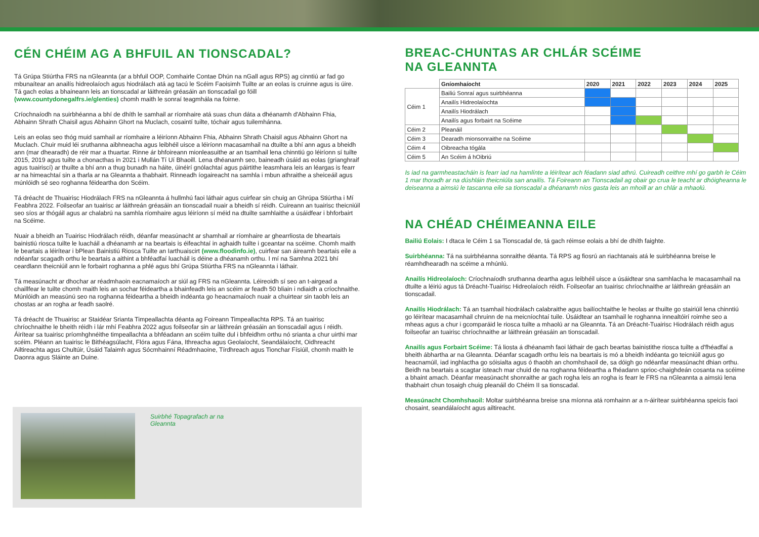CÉN CHÉIM AG A BHFUIL AN TIONSCADAL?
Tá Grúpa Stiúrtha FRS na nGleannta (ar a bhfuil OOP, Comhairle Contae Dhún na nGall agus RPS) ag cinntiú ar fad go mbunaítear an anailís hidreolaíoch agus hiodrálach atá ag tacú le Scéim Faoisimh Tuilte ar an eolas is cruinne agus is úire. Tá gach eolas a bhaineann leis an tionscadal ar láithreán gréasáin an tionscadail go fóill (www.countydonegalfrs.ie/glenties) chomh maith le sonraí teagmhála na foirne.
Críochnaíodh na suirbhéanna a bhí de dhíth le samhail ar ríomhaire atá suas chun dáta a dhéanamh d'Abhainn Fhia, Abhainn Shrath Chaisil agus Abhainn Ghort na Muclach, cosaintí tuilte, tóchair agus tuilemhánna.
Leis an eolas seo thóg muid samhail ar ríomhaire a léiríonn Abhainn Fhia, Abhainn Shrath Chaisil agus Abhainn Ghort na Muclach. Chuir muid léi sruthanna aibhneacha agus leibhéil uisce a léiríonn macasamhail na dtuilte a bhí ann agus a bheidh ann (mar dhearadh) de réir mar a thuartar. Rinne ár bhfoireann mionleasuithe ar an tsamhail lena chinntiú go léiríonn sí tuilte 2015, 2019 agus tuilte a chonacthas in 2021 i Mullán Tí Uí Bhaoill. Lena dhéanamh seo, baineadh úsáid as eolas (grianghraif agus tuairiscí) ar thuilte a bhí ann a thug bunadh na háite, úinéirí gnólachtaí agus páirtithe leasmhara leis an léargas is fearr ar na himeachtaí sin a tharla ar na Gleannta a thabhairt. Rinneadh íogaireacht na samhla i mbun athraithe a sheiceáil agus múnlóidh sé seo roghanna féideartha don Scéim.
Tá dréacht de Thuairisc Hiodrálach FRS na nGleannta á hullmhú faoi láthair agus cuirfear sin chuig an Ghrúpa Stiúrtha i Mí Feabhra 2022. Foilseofar an tuairisc ar láithreán gréasáin an tionscadail nuair a bheidh sí réidh. Cuireann an tuairisc theicniúil seo síos ar thógáil agus ar chalabrú na samhla ríomhaire agus léiríonn sí méid na dtuilte samhlaithe a úsáidfear i bhforbairt na Scéime.
Nuair a bheidh an Tuairisc Hiodrálach réidh, déanfar measúnacht ar shamhail ar ríomhaire ar ghearrliosta de bheartais bainistiú riosca tuilte le luacháil a dhéanamh ar na beartais is éifeachtaí in aghaidh tuilte i gceantar na scéime. Chomh maith le beartais a léirítear i bPlean Bainistiú Riosca Tuilte an Iarthuaiscirt (www.floodinfo.ie), cuirfear san áireamh beartais eile a ndéanfar scagadh orthu le beartais a aithint a bhféadfaí luacháil is déine a dhéanamh orthu. I mí na Samhna 2021 bhí ceardlann theicniúil ann le forbairt roghanna a phlé agus bhí Grúpa Stiúrtha FRS na nGleannta i láthair.
Tá measúnacht ar dhochar ar réadmhaoin eacnamaíoch ar siúl ag FRS na nGleannta. Léireoidh sí seo an t-airgead a chaillfear le tuilte chomh maith leis an sochar féideartha a bhainfeadh leis an scéim ar feadh 50 bliain i ndiaidh a críochnaithe. Múnlóidh an measúnú seo na roghanna féideartha a bheidh indéanta go heacnamaíoch nuair a chuirtear sin taobh leis an chostas ar an rogha ar feadh saolré.
Tá dréacht de Thuairisc ar Staidéar Srianta Timpeallachta déanta ag Foireann Timpeallachta RPS. Tá an tuairisc chríochnaithe le bheith réidh i lár mhí Feabhra 2022 agus foilseofar sin ar láithreán gréasáin an tionscadail agus í réidh. Áirítear sa tuairisc príomhghnéithe timpeallachta a bhféadann an scéim tuilte dul i bhfeidhm orthu nó srianta a chur uirthi mar scéim. Pléann an tuairisc le Bithéagsúlacht, Flóra agus Fána, Ithreacha agus Geolaíocht, Seandálaíocht, Oidhreacht Ailtireachta agus Chultúir, Úsáid Talaimh agus Sócmhainní Réadmhaoine, Tírdhreach agus Tionchar Físiúil, chomh maith le Daonra agus Sláinte an Duine.
Suirbhé Topagrafach ar na
Gleannta
BREAC-CHUNTAS AR CHLÁR SCÉIME
NA GLEANNTA
| | Gníomhaíocht | 2020 | 2021 | 2022 | 2023 | 2024 | 2025 |
| --- | --- | --- | --- | --- | --- | --- | --- |
| Céim 1 | Bailiú Sonraí agus suirbhéanna | | | | | | |
| | Anailís Hidreolaíochta | | | | | | |
| | Anailís Hiodrálach | | | | | | |
| | Anailís agus forbairt na Scéime | | | | | | |
| Céim 2 | Pleanáil | | | | | | |
| Céim 3 | Dearadh mionsonraithe na Scéime | | | | | | |
| Céim 4 | Oibreacha tógála | | | | | | |
| Céim 5 | An Scéim á hOibriú | | | | | | |
Is iad na garmheastacháin is fearr iad na hamlínte a léirítear ach féadann siad athrú. Cuireadh ceithre mhí go garbh le Céim 1 mar thoradh ar na dúshláin theicniúla san anailís. Tá Foireann an Tionscadail ag obair go crua le teacht ar dhóigheanna le deiseanna a aimsiú le tascanna eile sa tionscadal a dhéanamh níos gasta leis an mhoill ar an chlár a mhaolú.
NA CHÉAD CHÉIMEANNA EILE
Bailiú Eolais: I dtaca le Céim 1 sa Tionscadal de, tá gach réimse eolais a bhí de dhíth faighte.
Suirbhéanna: Tá na suirbhéanna sonraithe déanta. Tá RPS ag fiosrú an riachtanais atá le suirbhéanna breise le réamhdhearadh na scéime a mhúnlú.
Anailís Hidreolaíoch: Críochnaíodh sruthanna deartha agus leibhéil uisce a úsáidtear sna samhlacha le macasamhail na dtuilte a léiriú agus tá Dréacht-Tuairisc Hidreolaíoch réidh. Foilseofar an tuairisc chríochnaithe ar láithreán gréasáin an tionscadail.
Anailís Hiodrálach: Tá an tsamhail hiodrálach calabraithe agus bailíochtaithe le heolas ar thuilte go stairiúil lena chinntiú go léirítear macasamhail chruinn de na meicníochtaí tuile. Úsáidtear an tsamhail le roghanna innealtóirí roimhe seo a mheas agus a chur i gcomparáid le riosca tuilte a mhaolú ar na Gleannta. Tá an Dréacht-Tuairisc Hiodrálach réidh agus foilseofar an tuairisc chríochnaithe ar láithreán gréasáin an tionscadail.
Anailís agus Forbairt Scéime: Tá liosta á dhéanamh faoi láthair de gach beartas bainistithe riosca tuilte a d'fhéadfaí a bheith ábhartha ar na Gleannta. Déanfar scagadh orthu leis na beartais is mó a bheidh indéanta go teicniúil agus go heacnamúil, iad inghlactha go sóisialta agus ó thaobh an chomhshaoil de, sa dóigh go ndéanfar measúnacht dhian orthu. Beidh na beartais a scagtar isteach mar chuid de na roghanna féideartha a fhéadann sprioc-chaighdeán cosanta na scéime a bhaint amach. Déanfar measúnacht shonraithe ar gach rogha leis an rogha is fearr le FRS na nGleannta a aimsiú lena thabhairt chun tosaigh chuig pleanáil do Chéim II sa tionscadal.
Measúnacht Chomhshaoil: Moltar suirbhéanna breise sna míonna atá romhainn ar a n-áirítear suirbhéanna speicis faoi chosaint, seandálaíocht agus ailtireacht.